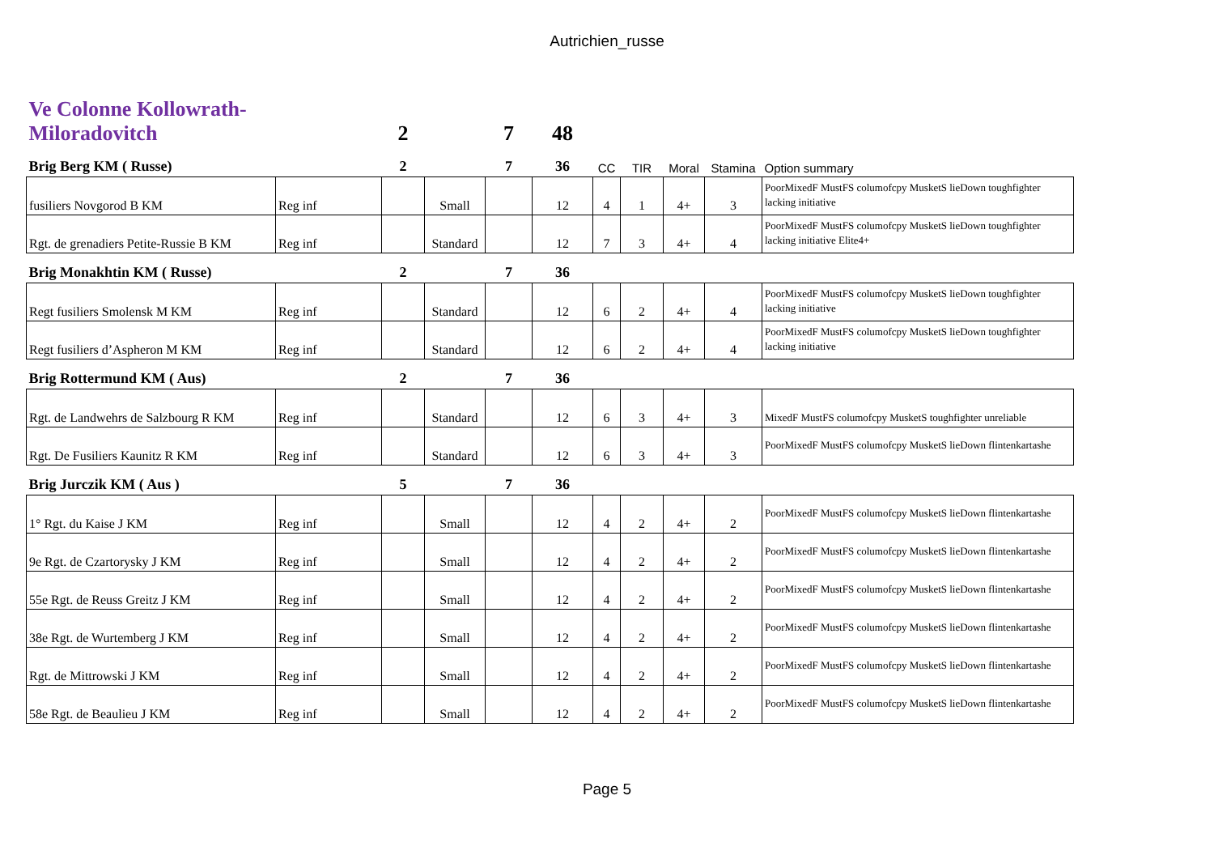Autrichien_russe
| Ve Colonne Kollowrath- Miloradovitch | | 2 | | 7 | 48 | | | | | |
| Brig Berg KM ( Russe) | | 2 | | 7 | 36 | CC | TIR | Moral | Stamina | Option summary |
| fusiliers Novgorod B KM | Reg inf | | Small | | 12 | 4 | 1 | 4+ | 3 | PoorMixedF MustFS columofcpy MusketS lieDown toughfighter lacking initiative |
| Rgt. de grenadiers Petite-Russie B KM | Reg inf | | Standard | | 12 | 7 | 3 | 4+ | 4 | PoorMixedF MustFS columofcpy MusketS lieDown toughfighter lacking initiative Elite4+ |
| Brig Monakhtin KM ( Russe) | | 2 | | 7 | 36 | | | | | |
| Regt fusiliers Smolensk M KM | Reg inf | | Standard | | 12 | 6 | 2 | 4+ | 4 | PoorMixedF MustFS columofcpy MusketS lieDown toughfighter lacking initiative |
| Regt fusiliers d’Aspheron M KM | Reg inf | | Standard | | 12 | 6 | 2 | 4+ | 4 | PoorMixedF MustFS columofcpy MusketS lieDown toughfighter lacking initiative |
| Brig Rottermund KM ( Aus) | | 2 | | 7 | 36 | | | | | |
| Rgt. de Landwehrs de Salzbourg R KM | Reg inf | | Standard | | 12 | 6 | 3 | 4+ | 3 | MixedF MustFS columofcpy MusketS toughfighter unreliable |
| Rgt. De Fusiliers Kaunitz R KM | Reg inf | | Standard | | 12 | 6 | 3 | 4+ | 3 | PoorMixedF MustFS columofcpy MusketS lieDown flintenkartashe |
| Brig Jurczik KM ( Aus ) | | 5 | | 7 | 36 | | | | | |
| 1° Rgt. du Kaise J KM | Reg inf | | Small | | 12 | 4 | 2 | 4+ | 2 | PoorMixedF MustFS columofcpy MusketS lieDown flintenkartashe |
| 9e Rgt. de Czartorysky J KM | Reg inf | | Small | | 12 | 4 | 2 | 4+ | 2 | PoorMixedF MustFS columofcpy MusketS lieDown flintenkartashe |
| 55e Rgt. de Reuss Greitz J KM | Reg inf | | Small | | 12 | 4 | 2 | 4+ | 2 | PoorMixedF MustFS columofcpy MusketS lieDown flintenkartashe |
| 38e Rgt. de Wurtemberg J KM | Reg inf | | Small | | 12 | 4 | 2 | 4+ | 2 | PoorMixedF MustFS columofcpy MusketS lieDown flintenkartashe |
| Rgt. de Mittrowski J KM | Reg inf | | Small | | 12 | 4 | 2 | 4+ | 2 | PoorMixedF MustFS columofcpy MusketS lieDown flintenkartashe |
| 58e Rgt. de Beaulieu J KM | Reg inf | | Small | | 12 | 4 | 2 | 4+ | 2 | PoorMixedF MustFS columofcpy MusketS lieDown flintenkartashe |
Page 5